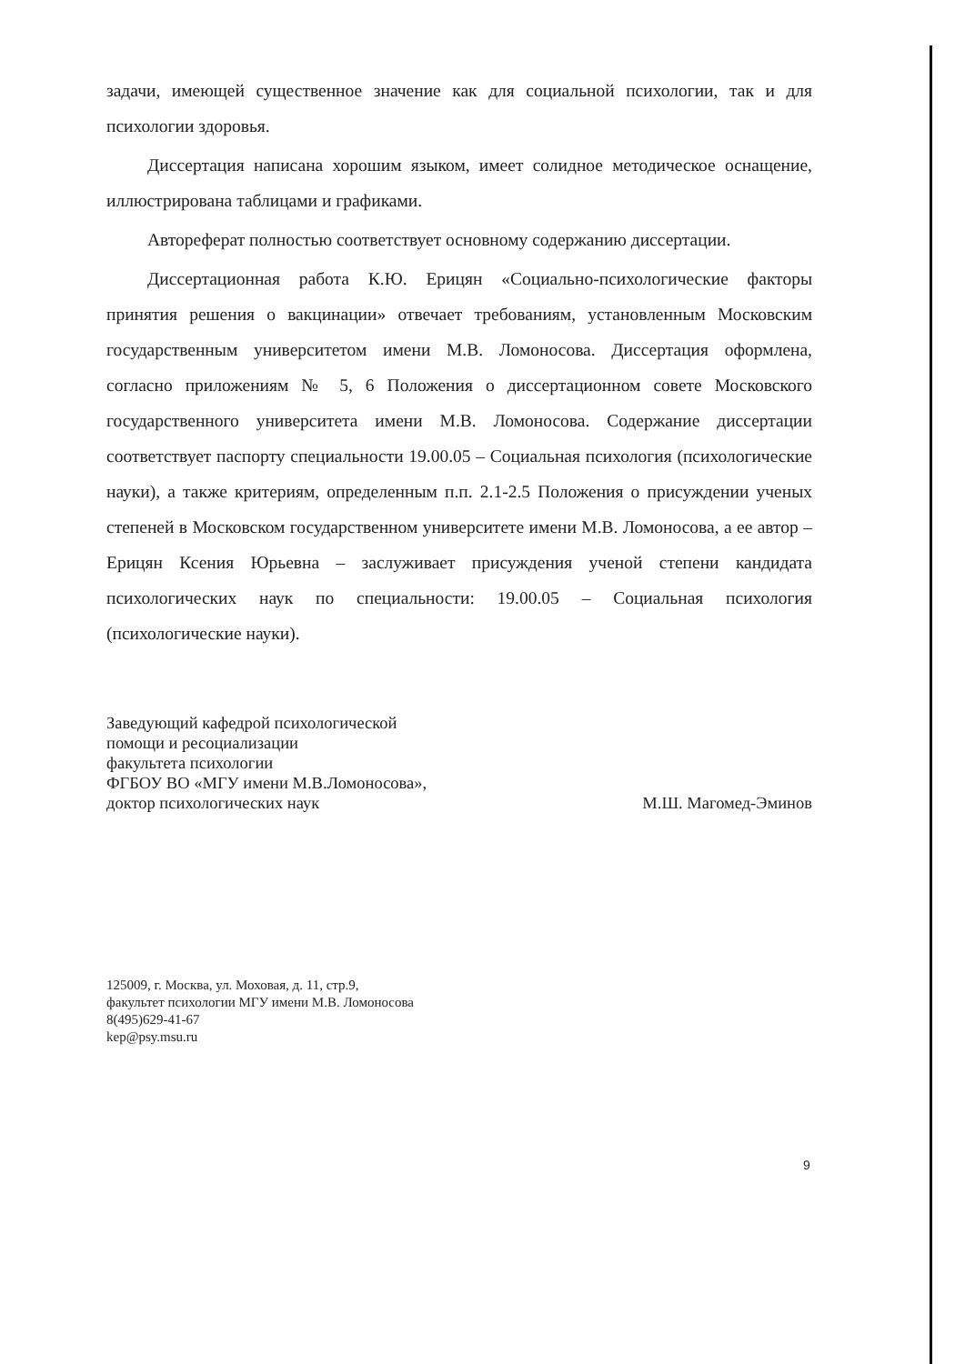задачи, имеющей существенное значение как для социальной психологии, так и для психологии здоровья.
Диссертация написана хорошим языком, имеет солидное методическое оснащение, иллюстрирована таблицами и графиками.
Автореферат полностью соответствует основному содержанию диссертации.
Диссертационная работа К.Ю. Ерицян «Социально-психологические факторы принятия решения о вакцинации» отвечает требованиям, установленным Московским государственным университетом имени М.В. Ломоносова. Диссертация оформлена, согласно приложениям № 5, 6 Положения о диссертационном совете Московского государственного университета имени М.В. Ломоносова. Содержание диссертации соответствует паспорту специальности 19.00.05 – Социальная психология (психологические науки), а также критериям, определенным п.п. 2.1-2.5 Положения о присуждении ученых степеней в Московском государственном университете имени М.В. Ломоносова, а ее автор – Ерицян Ксения Юрьевна – заслуживает присуждения ученой степени кандидата психологических наук по специальности: 19.00.05 – Социальная психология (психологические науки).
Заведующий кафедрой психологической
помощи и ресоциализации
факультета психологии
ФГБОУ ВО «МГУ имени М.В.Ломоносова»,
доктор психологических наук М.Ш. Магомед-Эминов
125009, г. Москва, ул. Моховая, д. 11, стр.9,
факультет психологии МГУ имени М.В. Ломоносова
8(495)629-41-67
kep@psy.msu.ru
9